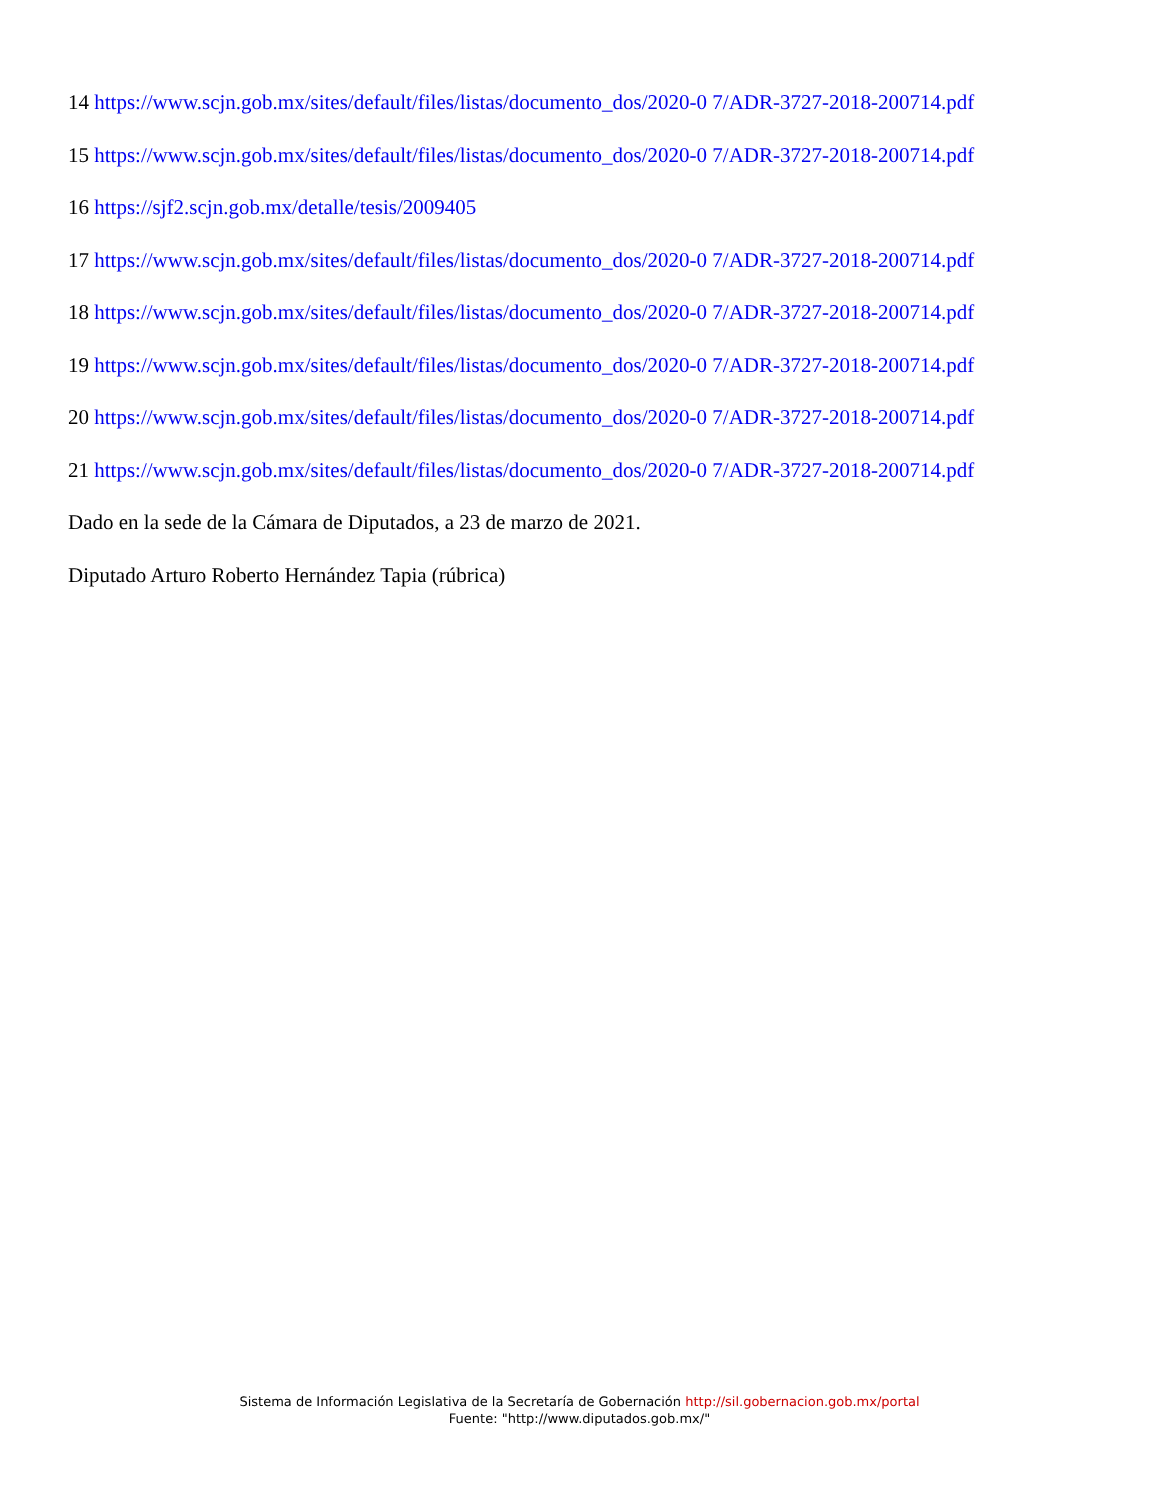14 https://www.scjn.gob.mx/sites/default/files/listas/documento_dos/2020-0 7/ADR-3727-2018-200714.pdf
15 https://www.scjn.gob.mx/sites/default/files/listas/documento_dos/2020-0 7/ADR-3727-2018-200714.pdf
16 https://sjf2.scjn.gob.mx/detalle/tesis/2009405
17 https://www.scjn.gob.mx/sites/default/files/listas/documento_dos/2020-0 7/ADR-3727-2018-200714.pdf
18 https://www.scjn.gob.mx/sites/default/files/listas/documento_dos/2020-0 7/ADR-3727-2018-200714.pdf
19 https://www.scjn.gob.mx/sites/default/files/listas/documento_dos/2020-0 7/ADR-3727-2018-200714.pdf
20 https://www.scjn.gob.mx/sites/default/files/listas/documento_dos/2020-0 7/ADR-3727-2018-200714.pdf
21 https://www.scjn.gob.mx/sites/default/files/listas/documento_dos/2020-0 7/ADR-3727-2018-200714.pdf
Dado en la sede de la Cámara de Diputados, a 23 de marzo de 2021.
Diputado Arturo Roberto Hernández Tapia (rúbrica)
Sistema de Información Legislativa de la Secretaría de Gobernación http://sil.gobernacion.gob.mx/portal
Fuente: "http://www.diputados.gob.mx/"